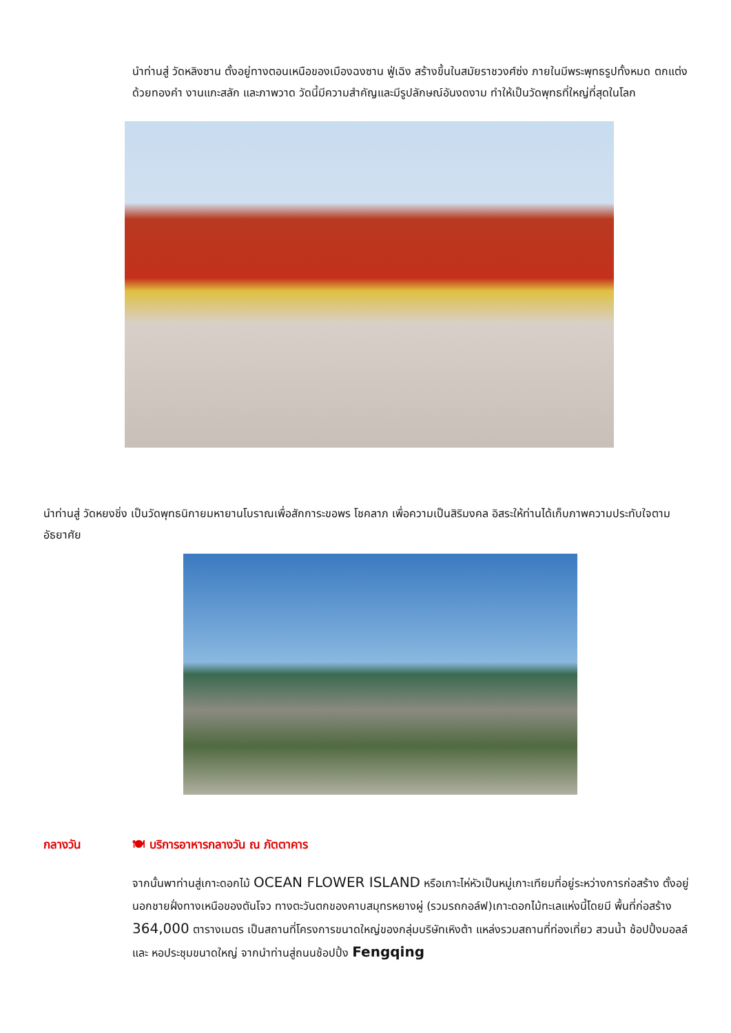นำท่านสู่ วัดหลิงซาน ตั้งอยู่ทางตอนเหนือของเมืองฉงซาน ฟู่เฉิง สร้างขึ้นในสมัยราชวงศ์ซ่ง ภายในมีพระพุทธรูปทั้งหมด ตกแต่งด้วยทองคำ งานแกะสลัก และภาพวาด วัดนี้มีความสำคัญและมีรูปลักษณ์อันงดงาม ทำให้เป็นวัดพุทธที่ใหญ่ที่สุดในโลก
นำท่านสู่ วัดหยงชิ่ง เป็นวัดพุทธนิกายมหายานโบราณเพื่อสักการะขอพร โชคลาภ เพื่อความเป็นสิริมงคล อิสระให้ท่านได้เก็บภาพความประทับใจตามอัธยาศัย
กลางวัน 🍽 บริการอาหารกลางวัน ณ ภัตตาคาร
จากนั้นพาท่านสู่เกาะดอกไม้ OCEAN FLOWER ISLAND หรือเกาะไห่หัวเป็นหมู่เกาะเทียมที่อยู่ระหว่างการก่อสร้าง ตั้งอยู่นอกชายฝั่งทางเหนือของตันโจว ทางตะวันตกของคาบสมุทรหยางผู่ (รวมรถกอล์ฟ)เกาะดอกไม้ทะเลแห่งนี้โดยมี พื้นที่ก่อสร้าง 364,000 ตารางเมตร เป็นสถานที่โครงการขนาดใหญ่ของกลุ่มบริษัทเหิงต้า แหล่งรวมสถานที่ท่องเที่ยว สวนน้ำ ช้อปปิ้งมอลล์ และ หอประชุมขนาดใหญ่ จากนำท่านสู่ถนนช้อปปิ้ง Fengqing